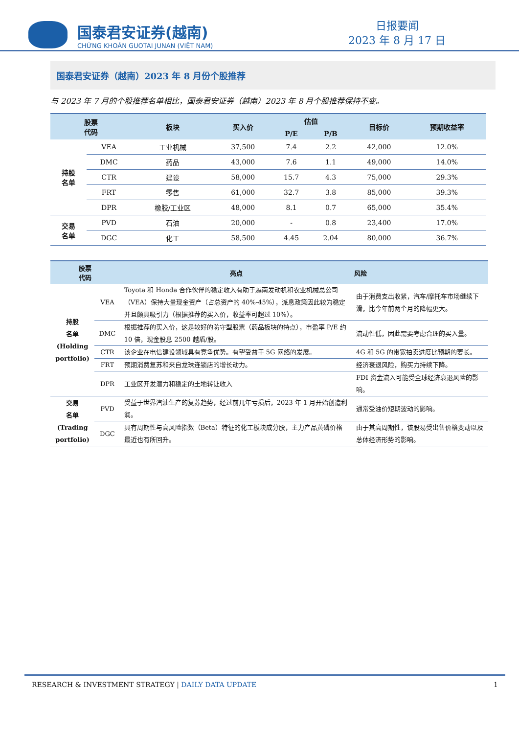国泰君安证券(越南)
CHỨNG KHOÁN GUOTAI JUNAN (VIỆT NAM)
日报要闻
2023 年 8 月 17 日
国泰君安证券（越南）2023 年 8 月份个股推荐
与 2023 年 7 月的个股推荐名单相比，国泰君安证券（越南）2023 年 8 月个股推荐保持不变。
| 股票 代码 | | 板块 | 买入价 | 估值 | | 目标价 | 预期收益率 |
| --- | --- | --- | --- | --- | --- | --- | --- |
| | | | | P/E | P/B | | |
| 持股 名单 | VEA | 工业机械 | 37,500 | 7.4 | 2.2 | 42,000 | 12.0% |
| | DMC | 药品 | 43,000 | 7.6 | 1.1 | 49,000 | 14.0% |
| | CTR | 建设 | 58,000 | 15.7 | 4.3 | 75,000 | 29.3% |
| | FRT | 零售 | 61,000 | 32.7 | 3.8 | 85,000 | 39.3% |
| | DPR | 橡胶/工业区 | 48,000 | 8.1 | 0.7 | 65,000 | 35.4% |
| 交易 名单 | PVD | 石油 | 20,000 | - | 0.8 | 23,400 | 17.0% |
| | DGC | 化工 | 58,500 | 4.45 | 2.04 | 80,000 | 36.7% |
| 股票 代码 | | 亮点 | 风险 |
| --- | --- | --- | --- |
| 持股 名单 (Holding portfolio) | VEA | Toyota 和 Honda 合作伙伴的稳定收入有助于越南发动机和农业机械总公司（VEA）保持大量现金资产（占总资产的 40%-45%），派息政策因此较为稳定并且颇具吸引力（根据推荐的买入价，收益率可超过 10%）。 | 由于消费支出收紧，汽车/摩托车市场继续下滑，比今年前两个月的降幅更大。 |
| | DMC | 根据推荐的买入价，这是较好的防守型股票（药品板块的特点），市盈率 P/E 约 10 倍，现金股息 2500 越盾/股。 | 流动性低，因此需要考虑合理的买入量。 |
| | CTR | 该企业在电信建设领域具有竞争优势。有望受益于 5G 网络的发展。 | 4G 和 5G 的带宽拍卖进度比预期的要长。 |
| | FRT | 预期消费复苏和来自龙珠连锁店的增长动力。 | 经济衰退风险，购买力持续下降。 |
| | DPR | 工业区开发潜力和稳定的土地转让收入 | FDI 资金流入可能受全球经济衰退风险的影响。 |
| 交易 名单 (Trading portfolio) | PVD | 受益于世界汽油生产的复苏趋势，经过前几年亏损后，2023 年 1 月开始创造利润。 | 通常受油价短期波动的影响。 |
| | DGC | 具有周期性与高风险指数（Beta）特征的化工板块成分股，主力产品黄磷价格最近也有所回升。 | 由于其高周期性，该股易受出售价格变动以及总体经济形势的影响。 |
RESEARCH & INVESTMENT STRATEGY | DAILY DATA UPDATE 1